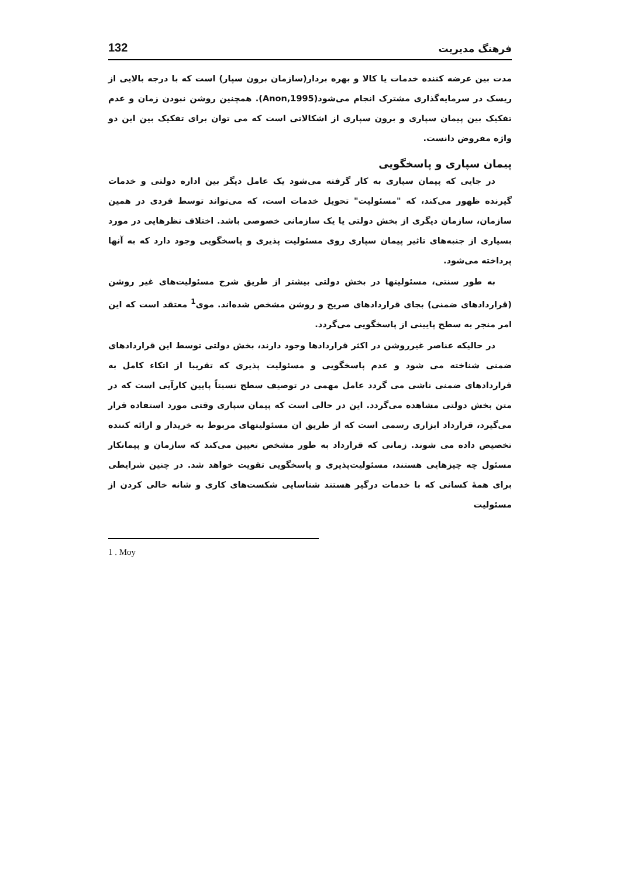فرهنگ مدیریت 132
مدت بین عرضه کننده خدمات یا کالا و بهره بردار(سازمان برون سپار) است که با درجه بالایی از ریسک در سرمایه‌گذاری مشترک انجام می‌شود(Anon,1995). همچنین روشن نبودن زمان و عدم تفکیک بین پیمان سپاری و برون سپاری از اشکالاتی است که می توان برای تفکیک بین این دو واژه مفروض دانست.
پیمان سپاری و پاسخگویی
در جایی که پیمان سپاری به کار گرفته می‌شود یک عامل دیگر بین اداره دولتی و خدمات گیرنده ظهور می‌کند، که "مسئولیت" تحویل خدمات است، که می‌تواند توسط فردی در همین سازمان، سازمان دیگری از بخش دولتی یا یک سازمانی خصوصی باشد. اختلاف نظرهایی در مورد بسیاری از جنبه‌های تاثیر پیمان سپاری روی مسئولیت پذیری و پاسخگویی وجود دارد که به آنها پرداخته می‌شود.
به طور سنتی، مسئولیتها در بخش دولتی بیشتر از طریق شرح مسئولیت‌های غیر روشن (قراردادهای ضمنی) بجای قراردادهای صریح و روشن مشخص شده‌اند. موی<sup>1</sup> معتقد است که این امر منجر به سطح پایینی از پاسخگویی می‌گردد.
در حالیکه عناصر غیرروشن در اکثر قراردادها وجود دارند، بخش دولتی توسط این قراردادهای ضمنی شناخته می شود و عدم پاسخگویی و مسئولیت پذیری که تقریبا از اتکاء کامل به قراردادهای ضمنی ناشی می گردد عامل مهمی در توصیف سطح نسبتاً پایین کارآیی است که در متن بخش دولتی مشاهده می‌گردد. این در حالی است که پیمان سپاری وقتی مورد استفاده قرار می‌گیرد، قرارداد ابزاری رسمی است که از طریق ان مسئولیتهای مربوط به خریدار و ارائه کننده تخصیص داده می شوند. زمانی که قرارداد به طور مشخص تعیین می‌کند که سازمان و پیمانکار مسئول چه چیزهایی هستند، مسئولیت‌پذیری و پاسخگویی تقویت خواهد شد. در چنین شرایطی برای همهٔ کسانی که با خدمات درگیر هستند شناسایی شکست‌های کاری و شانه خالی کردن از مسئولیت
1 . Moy